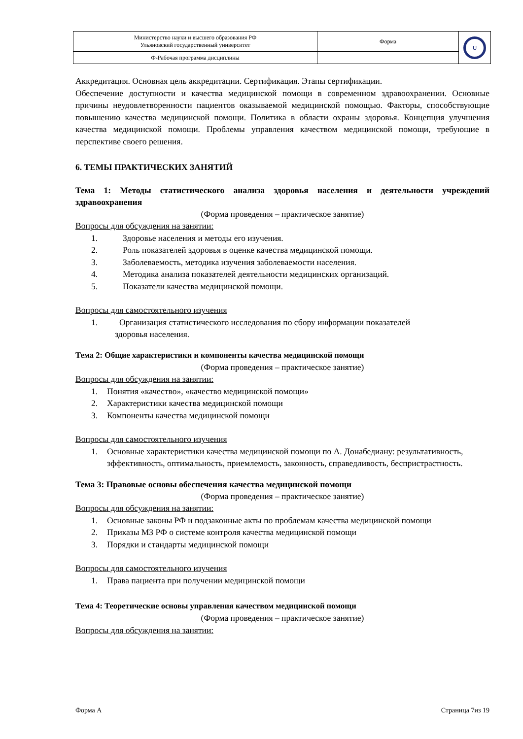| Министерство науки и высшего образования РФ Ульяновский государственный университет | Форма | U |
| Ф-Рабочая программа дисциплины | | |
Аккредитация. Основная цель аккредитации. Сертификация. Этапы сертификации.
Обеспечение доступности и качества медицинской помощи в современном здравоохранении. Основные причины неудовлетворенности пациентов оказываемой медицинской помощью. Факторы, способствующие повышению качества медицинской помощи. Политика в области охраны здоровья. Концепция улучшения качества медицинской помощи. Проблемы управления качеством медицинской помощи, требующие в перспективе своего решения.
6. ТЕМЫ ПРАКТИЧЕСКИХ ЗАНЯТИЙ
Тема 1: Методы статистического анализа здоровья населения и деятельности учреждений здравоохранения
(Форма проведения – практическое занятие)
Вопросы для обсуждения на занятии:
1. Здоровье населения и методы его изучения.
2. Роль показателей здоровья в оценке качества медицинской помощи.
3. Заболеваемость, методика изучения заболеваемости населения.
4. Методика анализа показателей деятельности медицинских организаций.
5. Показатели качества медицинской помощи.
Вопросы для самостоятельного изучения
1. Организация статистического исследования по сбору информации показателей
здоровья населения.
Тема 2: Общие характеристики и компоненты качества медицинской помощи
(Форма проведения – практическое занятие)
Вопросы для обсуждения на занятии:
1. Понятия «качество», «качество медицинской помощи»
2. Характеристики качества медицинской помощи
3. Компоненты качества медицинской помощи
Вопросы для самостоятельного изучения
1. Основные характеристики качества медицинской помощи по А. Донабедиану: результативность, эффективность, оптимальность, приемлемость, законность, справедливость, беспристрастность.
Тема 3: Правовые основы обеспечения качества медицинской помощи
(Форма проведения – практическое занятие)
Вопросы для обсуждения на занятии:
1. Основные законы РФ и подзаконные акты по проблемам качества медицинской помощи
2. Приказы МЗ РФ о системе контроля качества медицинской помощи
3. Порядки и стандарты медицинской помощи
Вопросы для самостоятельного изучения
1. Права пациента при получении медицинской помощи
Тема 4: Теоретические основы управления качеством медицинской помощи
(Форма проведения – практическое занятие)
Вопросы для обсуждения на занятии:
Форма А Страница 7из 19